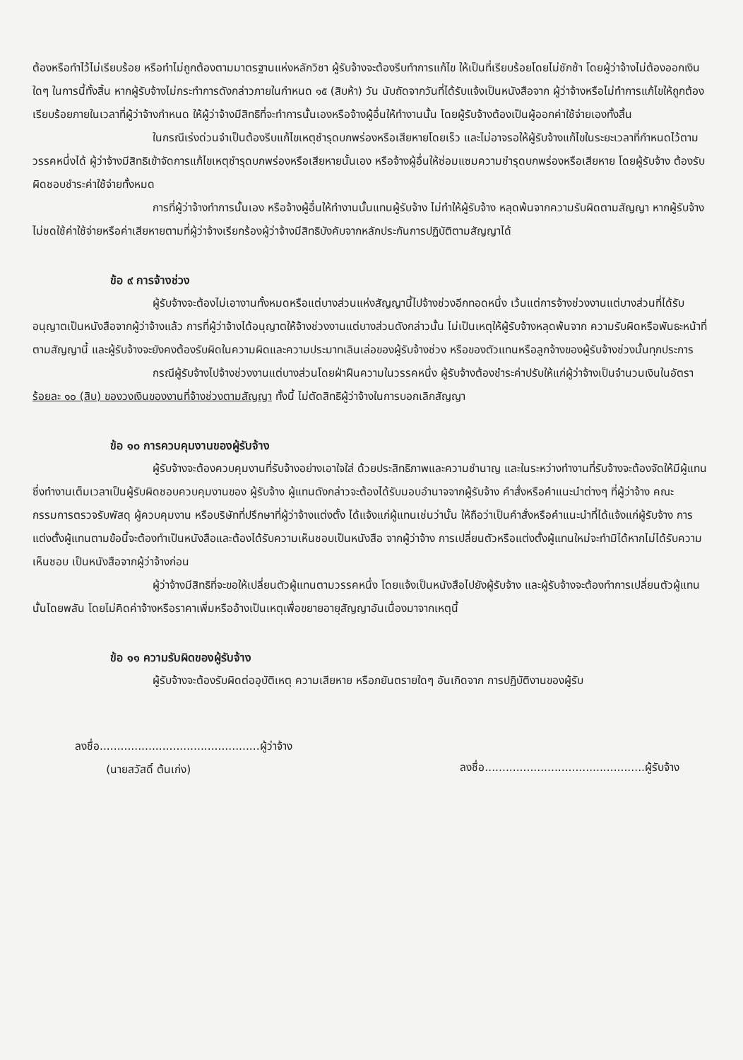ต้องหรือทำไว้ไม่เรียบร้อย หรือทำไม่ถูกต้องตามมาตรฐานแห่งหลักวิชา ผู้รับจ้างจะต้องรีบทำการแก้ไข ให้เป็นที่เรียบร้อยโดยไม่ชักช้า โดยผู้ว่าจ้างไม่ต้องออกเงินใดๆ ในการนี้ทั้งสิ้น หากผู้รับจ้างไม่กระทำการดังกล่าวภายในกำหนด ๑๕ (สิบห้า) วัน นับถัดจากวันที่ได้รับแจ้งเป็นหนังสือจาก ผู้ว่าจ้างหรือไม่ทำการแก้ไขให้ถูกต้องเรียบร้อยภายในเวลาที่ผู้ว่าจ้างกำหนด ให้ผู้ว่าจ้างมีสิทธิที่จะทำการนั้นเองหรือจ้างผู้อื่นให้ทำงานนั้น โดยผู้รับจ้างต้องเป็นผู้ออกค่าใช้จ่ายเองทั้งสิ้น
ในกรณีเร่งด่วนจำเป็นต้องรีบแก้ไขเหตุชำรุดบกพร่องหรือเสียหายโดยเร็ว และไม่อาจรอให้ผู้รับจ้างแก้ไขในระยะเวลาที่กำหนดไว้ตามวรรคหนึ่งได้ ผู้ว่าจ้างมีสิทธิเข้าจัดการแก้ไขเหตุชำรุดบกพร่องหรือเสียหายนั้นเอง หรือจ้างผู้อื่นให้ซ่อมแซมความชำรุดบกพร่องหรือเสียหาย โดยผู้รับจ้าง ต้องรับผิดชอบชำระค่าใช้จ่ายทั้งหมด
การที่ผู้ว่าจ้างทำการนั้นเอง หรือจ้างผู้อื่นให้ทำงานนั้นแทนผู้รับจ้าง ไม่ทำให้ผู้รับจ้าง หลุดพ้นจากความรับผิดตามสัญญา หากผู้รับจ้างไม่ชดใช้ค่าใช้จ่ายหรือค่าเสียหายตามที่ผู้ว่าจ้างเรียกร้องผู้ว่าจ้างมีสิทธิบังคับจากหลักประกันการปฏิบัติตามสัญญาได้
ข้อ ๙ การจ้างช่วง
ผู้รับจ้างจะต้องไม่เอางานทั้งหมดหรือแต่บางส่วนแห่งสัญญานี้ไปจ้างช่วงอีกทอดหนึ่ง เว้นแต่การจ้างช่วงงานแต่บางส่วนที่ได้รับอนุญาตเป็นหนังสือจากผู้ว่าจ้างแล้ว การที่ผู้ว่าจ้างได้อนุญาตให้จ้างช่วงงานแต่บางส่วนดังกล่าวนั้น ไม่เป็นเหตุให้ผู้รับจ้างหลุดพ้นจาก ความรับผิดหรือพันธะหน้าที่ตามสัญญานี้ และผู้รับจ้างจะยังคงต้องรับผิดในความผิดและความประมาทเลินเล่อของผู้รับจ้างช่วง หรือของตัวแทนหรือลูกจ้างของผู้รับจ้างช่วงนั้นทุกประการ
กรณีผู้รับจ้างไปจ้างช่วงงานแต่บางส่วนโดยฝ่าฝืนความในวรรคหนึ่ง ผู้รับจ้างต้องชำระค่าปรับให้แก่ผู้ว่าจ้างเป็นจำนวนเงินในอัตราร้อยละ ๑๐ (สิบ) ของวงเงินของงานที่จ้างช่วงตามสัญญา ทั้งนี้ ไม่ตัดสิทธิผู้ว่าจ้างในการบอกเลิกสัญญา
ข้อ ๑๐ การควบคุมงานของผู้รับจ้าง
ผู้รับจ้างจะต้องควบคุมงานที่รับจ้างอย่างเอาใจใส่ ด้วยประสิทธิภาพและความชำนาญ และในระหว่างทำงานที่รับจ้างจะต้องจัดให้มีผู้แทนซึ่งทำงานเต็มเวลาเป็นผู้รับผิดชอบควบคุมงานของ ผู้รับจ้าง ผู้แทนดังกล่าวจะต้องได้รับมอบอำนาจจากผู้รับจ้าง คำสั่งหรือคำแนะนำต่างๆ ที่ผู้ว่าจ้าง คณะกรรมการตรวจรับพัสดุ ผู้ควบคุมงาน หรือบริษัทที่ปรึกษาที่ผู้ว่าจ้างแต่งตั้ง ได้แจ้งแก่ผู้แทนเช่นว่านั้น ให้ถือว่าเป็นคำสั่งหรือคำแนะนำที่ได้แจ้งแก่ผู้รับจ้าง การแต่งตั้งผู้แทนตามข้อนี้จะต้องทำเป็นหนังสือและต้องได้รับความเห็นชอบเป็นหนังสือ จากผู้ว่าจ้าง การเปลี่ยนตัวหรือแต่งตั้งผู้แทนใหม่จะทำมิได้หากไม่ได้รับความเห็นชอบ เป็นหนังสือจากผู้ว่าจ้างก่อน
ผู้ว่าจ้างมีสิทธิที่จะขอให้เปลี่ยนตัวผู้แทนตามวรรคหนึ่ง โดยแจ้งเป็นหนังสือไปยังผู้รับจ้าง และผู้รับจ้างจะต้องทำการเปลี่ยนตัวผู้แทนนั้นโดยพลัน โดยไม่คิดค่าจ้างหรือราคาเพิ่มหรืออ้างเป็นเหตุเพื่อขยายอายุสัญญาอันเนื่องมาจากเหตุนี้
ข้อ ๑๑ ความรับผิดของผู้รับจ้าง
ผู้รับจ้างจะต้องรับผิดต่ออุบัติเหตุ ความเสียหาย หรือภยันตรายใดๆ อันเกิดจาก การปฏิบัติงานของผู้รับ
ลงชื่อ..............................................ผู้ว่าจ้าง
(นายสวัสดิ์ ต้นเก่ง)
ลงชื่อ..............................................ผู้รับจ้าง